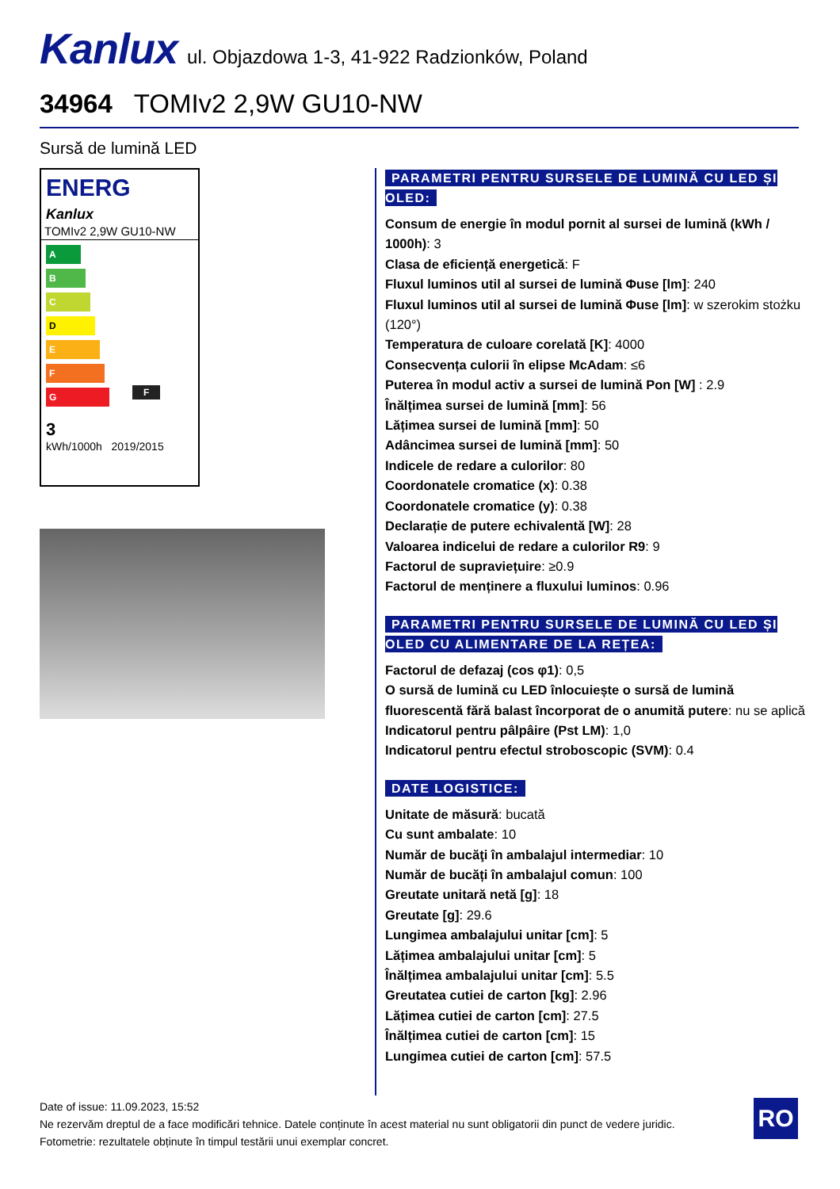Kanlux ul. Objazdowa 1-3, 41-922 Radzionków, Poland
34964 TOMIv2 2,9W GU10-NW
Sursă de lumină LED
ENERG
Kanlux
TOMIv2 2,9W GU10-NW
A
B
C
D
E
F F
G
3
kWh/1000h 2019/2015
PARAMETRI PENTRU SURSELE DE LUMINĂ CU LED ȘI OLED:
Consum de energie în modul pornit al sursei de lumină (kWh / 1000h): 3
Clasa de eficiență energetică: F
Fluxul luminos util al sursei de lumină Φuse [lm]: 240
Fluxul luminos util al sursei de lumină Φuse [lm]: w szerokim stożku (120°)
Temperatura de culoare corelată [K]: 4000
Consecvența culorii în elipse McAdam: ≤6
Puterea în modul activ a sursei de lumină Pon [W] : 2.9
Înălțimea sursei de lumină [mm]: 56
Lățimea sursei de lumină [mm]: 50
Adâncimea sursei de lumină [mm]: 50
Indicele de redare a culorilor: 80
Coordonatele cromatice (x): 0.38
Coordonatele cromatice (y): 0.38
Declarație de putere echivalentă [W]: 28
Valoarea indicelui de redare a culorilor R9: 9
Factorul de supraviețuire: ≥0.9
Factorul de menținere a fluxului luminos: 0.96
PARAMETRI PENTRU SURSELE DE LUMINĂ CU LED ȘI OLED CU ALIMENTARE DE LA REȚEA:
Factorul de defazaj (cos φ1): 0,5
O sursă de lumină cu LED înlocuiește o sursă de lumină fluorescentă fără balast încorporat de o anumită putere: nu se aplică
Indicatorul pentru pâlpâire (Pst LM): 1,0
Indicatorul pentru efectul stroboscopic (SVM): 0.4
DATE LOGISTICE:
Unitate de măsură: bucată
Cu sunt ambalate: 10
Număr de bucăţi în ambalajul intermediar: 10
Număr de bucăți în ambalajul comun: 100
Greutate unitară netă [g]: 18
Greutate [g]: 29.6
Lungimea ambalajului unitar [cm]: 5
Lățimea ambalajului unitar [cm]: 5
Înălțimea ambalajului unitar [cm]: 5.5
Greutatea cutiei de carton [kg]: 2.96
Lățimea cutiei de carton [cm]: 27.5
Înălțimea cutiei de carton [cm]: 15
Lungimea cutiei de carton [cm]: 57.5
Date of issue: 11.09.2023, 15:52
Ne rezervăm dreptul de a face modificări tehnice. Datele conținute în acest material nu sunt obligatorii din punct de vedere juridic.
Fotometrie: rezultatele obținute în timpul testării unui exemplar concret.
RO